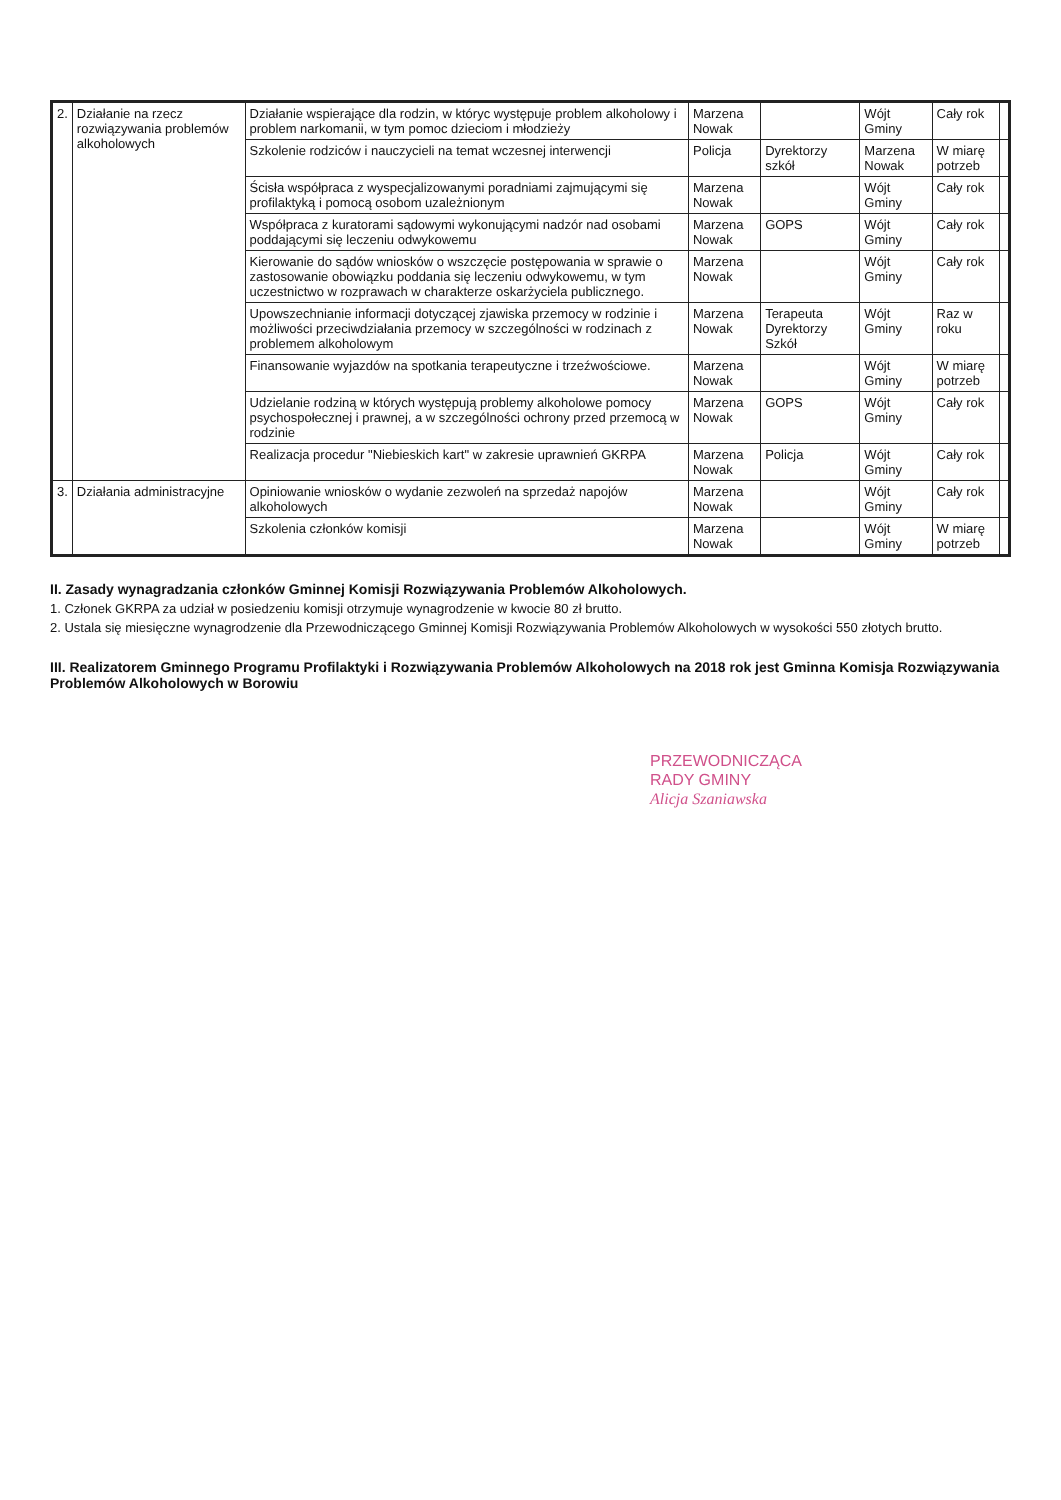| 2. | Działanie na rzecz rozwiązywania problemów alkoholowych | Działanie wspierające dla rodzin, w któryc występuje problem alkoholowy i problem narkomanii, w tym pomoc dzieciom i młodzieży | Marzena Nowak | | Wójt Gminy | Cały rok | |
| | | Szkolenie rodziców i nauczycieli na temat wczesnej interwencji | Policja | Dyrektorzy szkół | Marzena Nowak | W miarę potrzeb | |
| | | Ścisła współpraca z wyspecjalizowanymi poradniami zajmującymi się profilaktyką i pomocą osobom uzależnionym | Marzena Nowak | | Wójt Gminy | Cały rok | |
| | | Współpraca z kuratorami sądowymi wykonującymi nadzór nad osobami poddającymi się leczeniu odwykowemu | Marzena Nowak | GOPS | Wójt Gminy | Cały rok | |
| | | Kierowanie do sądów wniosków o wszczęcie postępowania w sprawie o zastosowanie obowiązku poddania się leczeniu odwykowemu, w tym uczestnictwo w rozprawach w charakterze oskarżyciela publicznego. | Marzena Nowak | | Wójt Gminy | Cały rok | |
| | | Upowszechnianie informacji dotyczącej zjawiska przemocy w rodzinie i możliwości przeciwdziałania przemocy w szczególności w rodzinach z problemem alkoholowym | Marzena Nowak | Terapeuta Dyrektorzy Szkół | Wójt Gminy | Raz w roku | |
| | | Finansowanie wyjazdów na spotkania terapeutyczne i trzeźwościowe. | Marzena Nowak | | Wójt Gminy | W miarę potrzeb | |
| | | Udzielanie rodziną w których występują problemy alkoholowe pomocy psychospołecznej i prawnej, a w szczególności ochrony przed przemocą w rodzinie | Marzena Nowak | GOPS | Wójt Gminy | Cały rok | |
| | | Realizacja procedur "Niebieskich kart" w zakresie uprawnień GKRPA | Marzena Nowak | Policja | Wójt Gminy | Cały rok | |
| 3. | Działania administracyjne | Opiniowanie wniosków o wydanie zezwoleń na sprzedaż napojów alkoholowych | Marzena Nowak | | Wójt Gminy | Cały rok | |
| | | Szkolenia członków komisji | Marzena Nowak | | Wójt Gminy | W miarę potrzeb | |
II. Zasady wynagradzania członków Gminnej Komisji Rozwiązywania Problemów Alkoholowych.
1. Członek GKRPA za udział w posiedzeniu komisji otrzymuje wynagrodzenie w kwocie 80 zł brutto.
2. Ustala się miesięczne wynagrodzenie dla Przewodniczącego Gminnej Komisji Rozwiązywania Problemów Alkoholowych w wysokości 550 złotych brutto.
III. Realizatorem Gminnego Programu Profilaktyki i Rozwiązywania Problemów Alkoholowych na 2018 rok jest Gminna Komisja Rozwiązywania Problemów Alkoholowych w Borowiu
PRZEWODNICZĄCA
RADY GMINY
Alicja Szaniawska